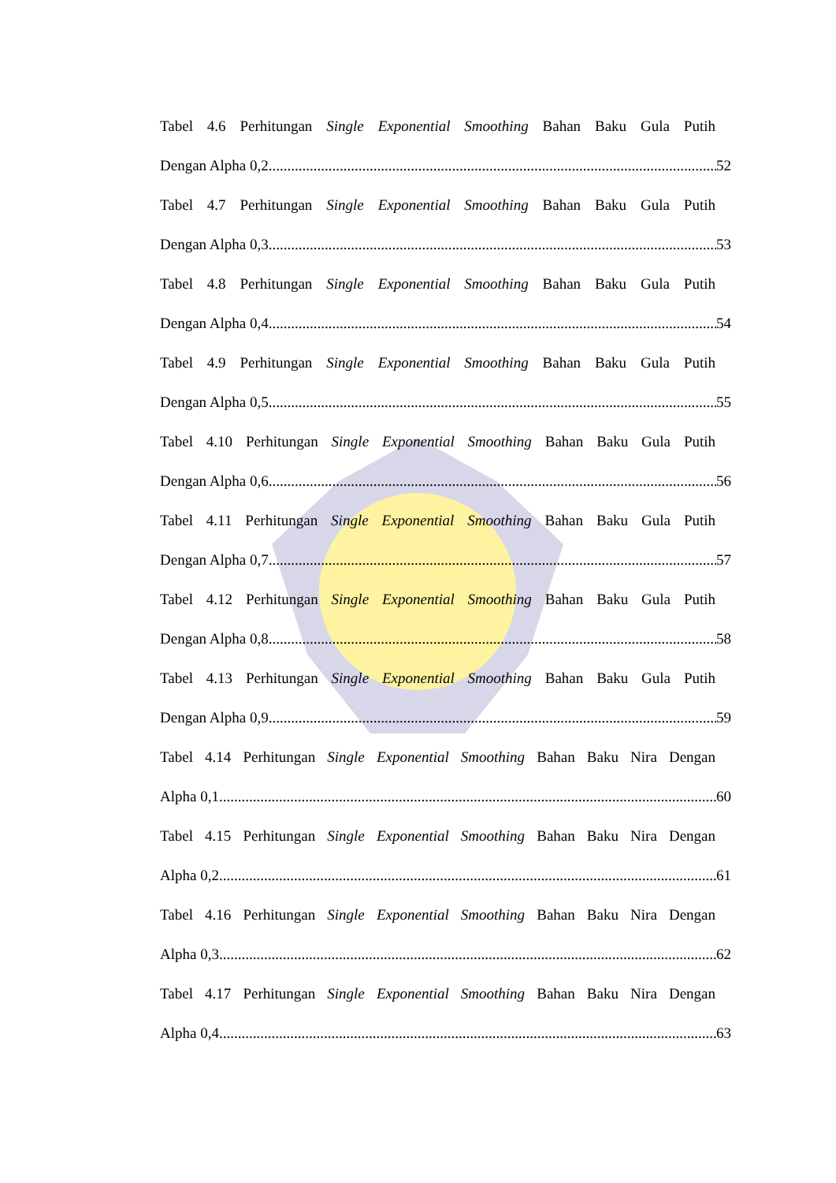Tabel 4.6 Perhitungan Single Exponential Smoothing Bahan Baku Gula Putih
Dengan Alpha 0,2 52
Tabel 4.7 Perhitungan Single Exponential Smoothing Bahan Baku Gula Putih
Dengan Alpha 0,3 53
Tabel 4.8 Perhitungan Single Exponential Smoothing Bahan Baku Gula Putih
Dengan Alpha 0,4 54
Tabel 4.9 Perhitungan Single Exponential Smoothing Bahan Baku Gula Putih
Dengan Alpha 0,5 55
Tabel 4.10 Perhitungan Single Exponential Smoothing Bahan Baku Gula Putih
Dengan Alpha 0,6 56
Tabel 4.11 Perhitungan Single Exponential Smoothing Bahan Baku Gula Putih
Dengan Alpha 0,7 57
Tabel 4.12 Perhitungan Single Exponential Smoothing Bahan Baku Gula Putih
Dengan Alpha 0,8 58
Tabel 4.13 Perhitungan Single Exponential Smoothing Bahan Baku Gula Putih
Dengan Alpha 0,9 59
Tabel 4.14 Perhitungan Single Exponential Smoothing Bahan Baku Nira Dengan
Alpha 0,1 60
Tabel 4.15 Perhitungan Single Exponential Smoothing Bahan Baku Nira Dengan
Alpha 0,2 61
Tabel 4.16 Perhitungan Single Exponential Smoothing Bahan Baku Nira Dengan
Alpha 0,3 62
Tabel 4.17 Perhitungan Single Exponential Smoothing Bahan Baku Nira Dengan
Alpha 0,4 63